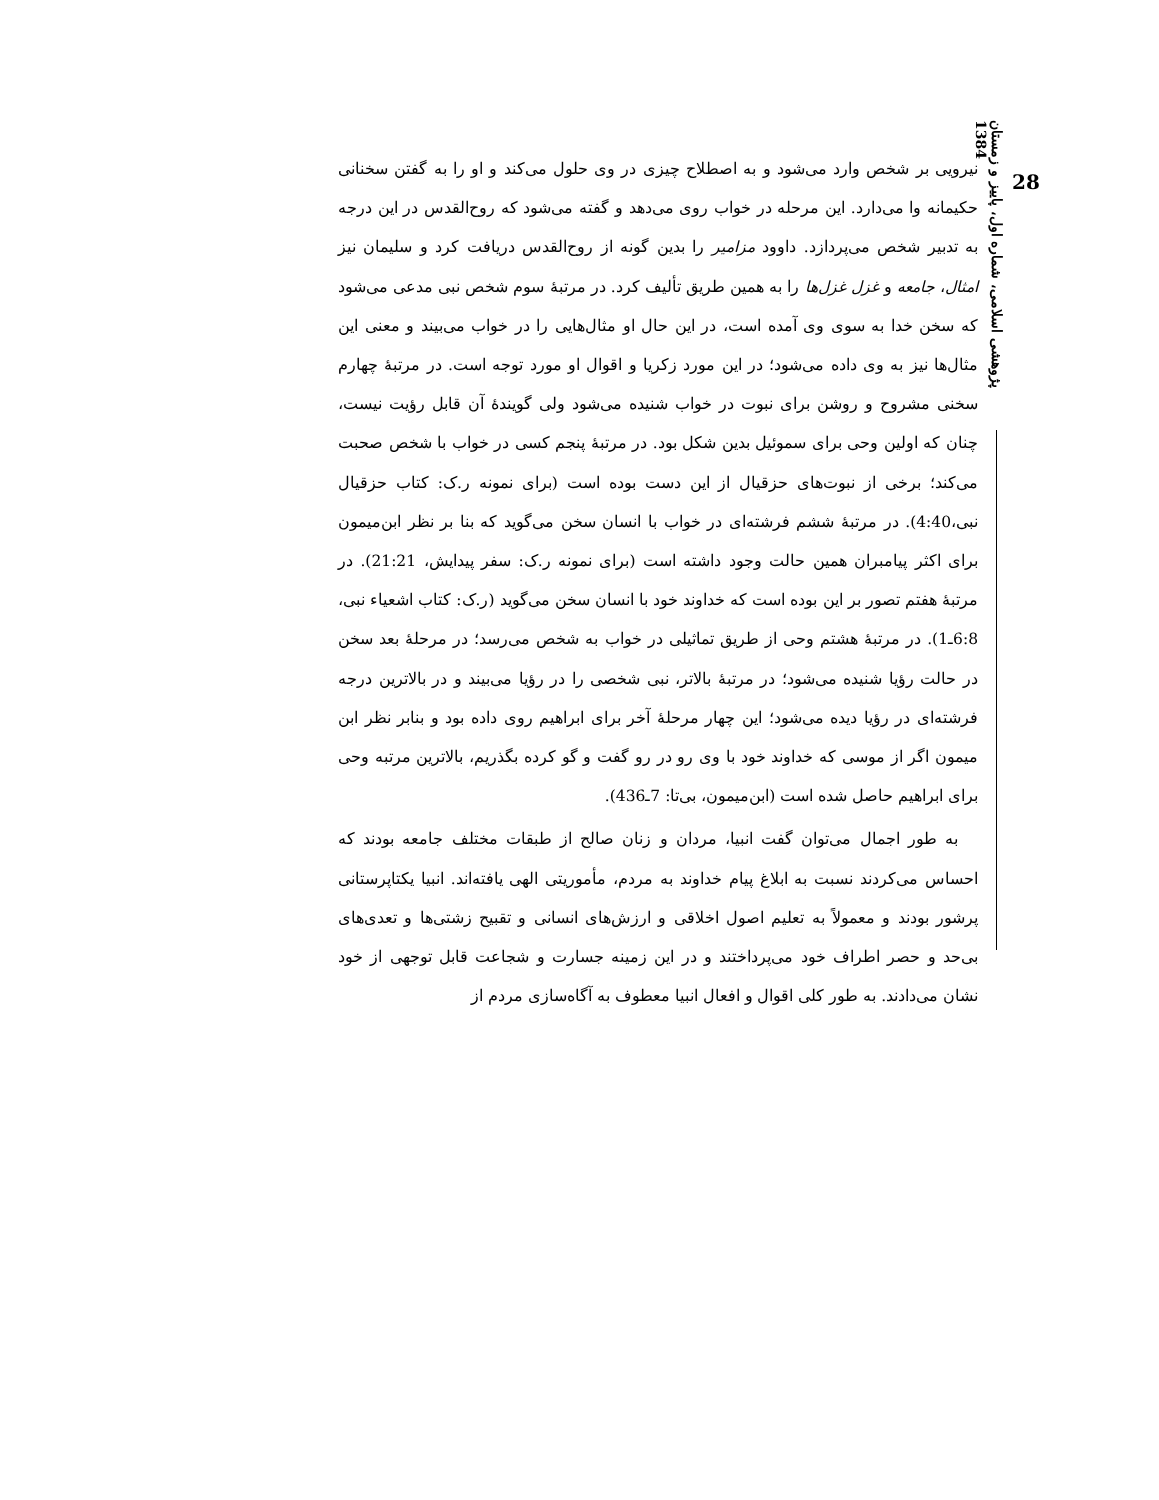28
پژوهشی اسلامی، شماره اول، پاییز و زمستان 1384
نیرویی بر شخص وارد می‌شود و به اصطلاح چیزی در وی حلول می‌کند و او را به گفتن سخنانی حکیمانه وا می‌دارد. این مرحله در خواب روی می‌دهد و گفته می‌شود که روح‌القدس در این درجه به تدبیر شخص می‌پردازد. داوود مزامیر را بدین گونه از روح‌القدس دریافت کرد و سلیمان نیز امثال، جامعه و غزل غزل‌ها را به همین طریق تألیف کرد. در مرتبهٔ سوم شخص نبی مدعی می‌شود که سخن خدا به سوی وی آمده است، در این حال او مثال‌هایی را در خواب می‌بیند و معنی این مثال‌ها نیز به وی داده می‌شود؛ در این مورد زکریا و اقوال او مورد توجه است. در مرتبهٔ چهارم سخنی مشروح و روشن برای نبوت در خواب شنیده می‌شود ولی گویندهٔ آن قابل رؤیت نیست، چنان که اولین وحی برای سموئیل بدین شکل بود. در مرتبهٔ پنجم کسی در خواب با شخص صحبت می‌کند؛ برخی از نبوت‌های حزقیال از این دست بوده است (برای نمونه ر.ک: کتاب حزقیال نبی،4:40). در مرتبهٔ ششم فرشته‌ای در خواب با انسان سخن می‌گوید که بنا بر نظر ابن‌میمون برای اکثر پیامبران همین حالت وجود داشته است (برای نمونه ر.ک: سفر پیدایش، 21:21). در مرتبهٔ هفتم تصور بر این بوده است که خداوند خود با انسان سخن می‌گوید (ر.ک: کتاب اشعیاء نبی، 6:8ـ1). در مرتبهٔ هشتم وحی از طریق تماثیلی در خواب به شخص می‌رسد؛ در مرحلهٔ بعد سخن در حالت رؤیا شنیده می‌شود؛ در مرتبهٔ بالاتر، نبی شخصی را در رؤیا می‌بیند و در بالاترین درجه فرشته‌ای در رؤیا دیده می‌شود؛ این چهار مرحلهٔ آخر برای ابراهیم روی داده بود و بنابر نظر ابن میمون اگر از موسی که خداوند خود با وی رو در رو گفت و گو کرده بگذریم، بالاترین مرتبه وحی برای ابراهیم حاصل شده است (ابن‌میمون، بی‌تا: 7ـ436).
به طور اجمال می‌توان گفت انبیا، مردان و زنان صالح از طبقات مختلف جامعه بودند که احساس می‌کردند نسبت به ابلاغ پیام خداوند به مردم، مأموریتی الهی یافته‌اند. انبیا یکتاپرستانی پرشور بودند و معمولاً به تعلیم اصول اخلاقی و ارزش‌های انسانی و تقبیح زشتی‌ها و تعدی‌های بی‌حد و حصر اطراف خود می‌پرداختند و در این زمینه جسارت و شجاعت قابل توجهی از خود نشان می‌دادند. به طور کلی اقوال و افعال انبیا معطوف به آگاه‌سازی مردم از